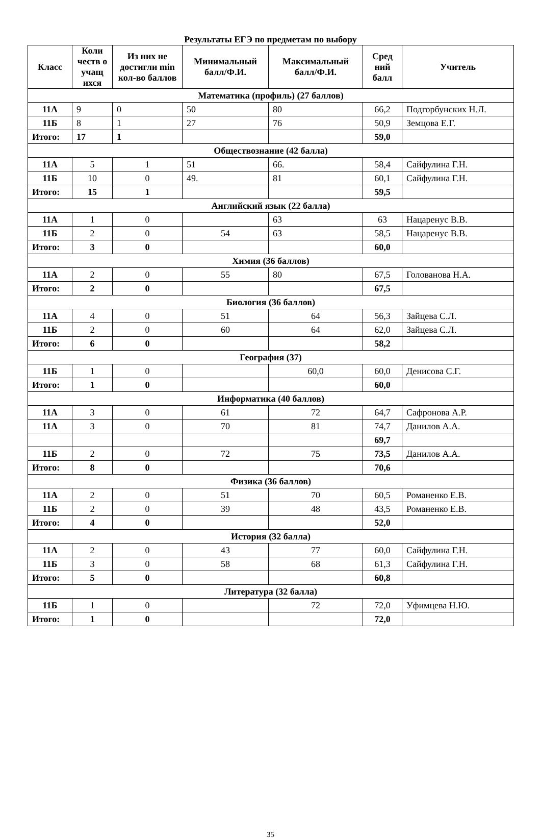Результаты ЕГЭ по предметам по выбору
| Класс | Коли честв о учащ ихся | Из них не достигли min кол-во баллов | Минимальный балл/Ф.И. | Максимальный балл/Ф.И. | Сред ний балл | Учитель |
| --- | --- | --- | --- | --- | --- | --- |
| Математика (профиль) (27 баллов) | | | | | | |
| 11А | 9 | 0 | 50 | 80 | 66,2 | Подгорбунских Н.Л. |
| 11Б | 8 | 1 | 27 | 76 | 50,9 | Земцова Е.Г. |
| Итого: | 17 | 1 | | | 59,0 | |
| Обществознание (42 балла) | | | | | | |
| 11А | 5 | 1 | 51 | 66. | 58,4 | Сайфулина Г.Н. |
| 11Б | 10 | 0 | 49. | 81 | 60,1 | Сайфулина Г.Н. |
| Итого: | 15 | 1 | | | 59,5 | |
| Английский язык (22 балла) | | | | | | |
| 11А | 1 | 0 | | 63 | 63 | Нацаренус В.В. |
| 11Б | 2 | 0 | 54 | 63 | 58,5 | Нацаренус В.В. |
| Итого: | 3 | 0 | | | 60,0 | |
| Химия (36 баллов) | | | | | | |
| 11А | 2 | 0 | 55 | 80 | 67,5 | Голованова Н.А. |
| Итого: | 2 | 0 | | | 67,5 | |
| Биология (36 баллов) | | | | | | |
| 11А | 4 | 0 | 51 | 64 | 56,3 | Зайцева С.Л. |
| 11Б | 2 | 0 | 60 | 64 | 62,0 | Зайцева С.Л. |
| Итого: | 6 | 0 | | | 58,2 | |
| География (37) | | | | | | |
| 11Б | 1 | 0 | | 60,0 | 60,0 | Денисова С.Г. |
| Итого: | 1 | 0 | | | 60,0 | |
| Информатика (40 баллов) | | | | | | |
| 11А | 3 | 0 | 61 | 72 | 64,7 | Сафронова А.Р. |
| 11А | 3 | 0 | 70 | 81 | 74,7 | Данилов А.А. |
| | | | | | 69,7 | |
| 11Б | 2 | 0 | 72 | 75 | 73,5 | Данилов А.А. |
| Итого: | 8 | 0 | | | 70,6 | |
| Физика (36 баллов) | | | | | | |
| 11А | 2 | 0 | 51 | 70 | 60,5 | Романенко Е.В. |
| 11Б | 2 | 0 | 39 | 48 | 43,5 | Романенко Е.В. |
| Итого: | 4 | 0 | | | 52,0 | |
| История (32 балла) | | | | | | |
| 11А | 2 | 0 | 43 | 77 | 60,0 | Сайфулина Г.Н. |
| 11Б | 3 | 0 | 58 | 68 | 61,3 | Сайфулина Г.Н. |
| Итого: | 5 | 0 | | | 60,8 | |
| Литература (32 балла) | | | | | | |
| 11Б | 1 | 0 | | 72 | 72,0 | Уфимцева Н.Ю. |
| Итого: | 1 | 0 | | | 72,0 | |
35